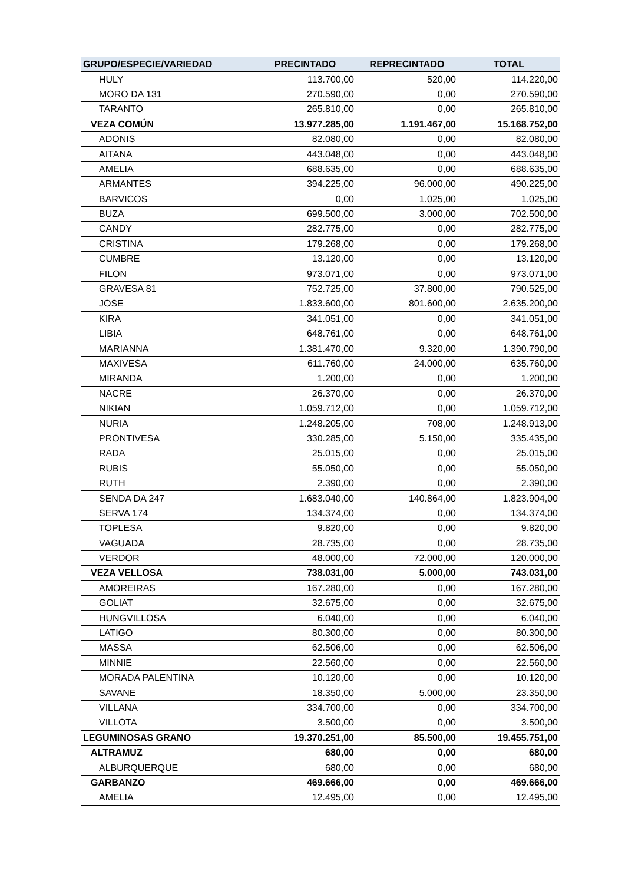| GRUPO/ESPECIE/VARIEDAD | PRECINTADO | REPRECINTADO | TOTAL |
| --- | --- | --- | --- |
| HULY | 113.700,00 | 520,00 | 114.220,00 |
| MORO DA 131 | 270.590,00 | 0,00 | 270.590,00 |
| TARANTO | 265.810,00 | 0,00 | 265.810,00 |
| VEZA COMÚN | 13.977.285,00 | 1.191.467,00 | 15.168.752,00 |
| ADONIS | 82.080,00 | 0,00 | 82.080,00 |
| AITANA | 443.048,00 | 0,00 | 443.048,00 |
| AMELIA | 688.635,00 | 0,00 | 688.635,00 |
| ARMANTES | 394.225,00 | 96.000,00 | 490.225,00 |
| BARVICOS | 0,00 | 1.025,00 | 1.025,00 |
| BUZA | 699.500,00 | 3.000,00 | 702.500,00 |
| CANDY | 282.775,00 | 0,00 | 282.775,00 |
| CRISTINA | 179.268,00 | 0,00 | 179.268,00 |
| CUMBRE | 13.120,00 | 0,00 | 13.120,00 |
| FILON | 973.071,00 | 0,00 | 973.071,00 |
| GRAVESA 81 | 752.725,00 | 37.800,00 | 790.525,00 |
| JOSE | 1.833.600,00 | 801.600,00 | 2.635.200,00 |
| KIRA | 341.051,00 | 0,00 | 341.051,00 |
| LIBIA | 648.761,00 | 0,00 | 648.761,00 |
| MARIANNA | 1.381.470,00 | 9.320,00 | 1.390.790,00 |
| MAXIVESA | 611.760,00 | 24.000,00 | 635.760,00 |
| MIRANDA | 1.200,00 | 0,00 | 1.200,00 |
| NACRE | 26.370,00 | 0,00 | 26.370,00 |
| NIKIAN | 1.059.712,00 | 0,00 | 1.059.712,00 |
| NURIA | 1.248.205,00 | 708,00 | 1.248.913,00 |
| PRONTIVESA | 330.285,00 | 5.150,00 | 335.435,00 |
| RADA | 25.015,00 | 0,00 | 25.015,00 |
| RUBIS | 55.050,00 | 0,00 | 55.050,00 |
| RUTH | 2.390,00 | 0,00 | 2.390,00 |
| SENDA DA 247 | 1.683.040,00 | 140.864,00 | 1.823.904,00 |
| SERVA 174 | 134.374,00 | 0,00 | 134.374,00 |
| TOPLESA | 9.820,00 | 0,00 | 9.820,00 |
| VAGUADA | 28.735,00 | 0,00 | 28.735,00 |
| VERDOR | 48.000,00 | 72.000,00 | 120.000,00 |
| VEZA VELLOSA | 738.031,00 | 5.000,00 | 743.031,00 |
| AMOREIRAS | 167.280,00 | 0,00 | 167.280,00 |
| GOLIAT | 32.675,00 | 0,00 | 32.675,00 |
| HUNGVILLOSA | 6.040,00 | 0,00 | 6.040,00 |
| LATIGO | 80.300,00 | 0,00 | 80.300,00 |
| MASSA | 62.506,00 | 0,00 | 62.506,00 |
| MINNIE | 22.560,00 | 0,00 | 22.560,00 |
| MORADA PALENTINA | 10.120,00 | 0,00 | 10.120,00 |
| SAVANE | 18.350,00 | 5.000,00 | 23.350,00 |
| VILLANA | 334.700,00 | 0,00 | 334.700,00 |
| VILLOTA | 3.500,00 | 0,00 | 3.500,00 |
| LEGUMINOSAS GRANO | 19.370.251,00 | 85.500,00 | 19.455.751,00 |
| ALTRAMUZ | 680,00 | 0,00 | 680,00 |
| ALBURQUERQUE | 680,00 | 0,00 | 680,00 |
| GARBANZO | 469.666,00 | 0,00 | 469.666,00 |
| AMELIA | 12.495,00 | 0,00 | 12.495,00 |